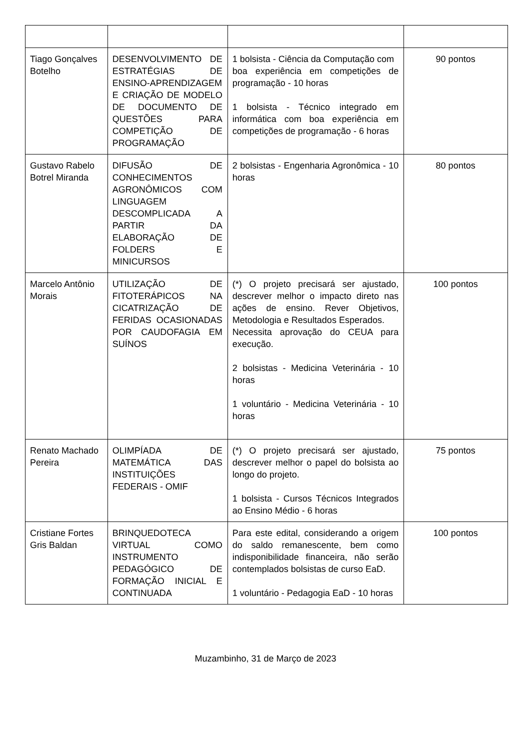| Tiago Gonçalves Botelho | DESENVOLVIMENTO DE ESTRATÉGIAS DE ENSINO-APRENDIZAGEM E CRIAÇÃO DE MODELO DE DOCUMENTO DE QUESTÕES PARA COMPETIÇÃO DE PROGRAMAÇÃO | 1 bolsista - Ciência da Computação com boa experiência em competições de programação - 10 horas 1 bolsista - Técnico integrado em informática com boa experiência em competições de programação - 6 horas | 90 pontos |
| Gustavo Rabelo Botrel Miranda | DIFUSÃO DE CONHECIMENTOS AGRONÔMICOS COM LINGUAGEM DESCOMPLICADA A PARTIR DA ELABORAÇÃO DE FOLDERS E MINICURSOS | 2 bolsistas - Engenharia Agronômica - 10 horas | 80 pontos |
| Marcelo Antônio Morais | UTILIZAÇÃO DE FITOTERÁPICOS NA CICATRIZAÇÃO DE FERIDAS OCASIONADAS POR CAUDOFAGIA EM SUÍNOS | (*) O projeto precisará ser ajustado, descrever melhor o impacto direto nas ações de ensino. Rever Objetivos, Metodologia e Resultados Esperados. Necessita aprovação do CEUA para execução. 2 bolsistas - Medicina Veterinária - 10 horas 1 voluntário - Medicina Veterinária - 10 horas | 100 pontos |
| Renato Machado Pereira | OLIMPÍADA DE MATEMÁTICA DAS INSTITUIÇÕES FEDERAIS - OMIF | (*) O projeto precisará ser ajustado, descrever melhor o papel do bolsista ao longo do projeto. 1 bolsista - Cursos Técnicos Integrados ao Ensino Médio - 6 horas | 75 pontos |
| Cristiane Fortes Gris Baldan | BRINQUEDOTECA VIRTUAL COMO INSTRUMENTO PEDAGÓGICO DE FORMAÇÃO INICIAL E CONTINUADA | Para este edital, considerando a origem do saldo remanescente, bem como indisponibilidade financeira, não serão contemplados bolsistas de curso EaD. 1 voluntário - Pedagogia EaD - 10 horas | 100 pontos |
Muzambinho, 31 de Março de 2023